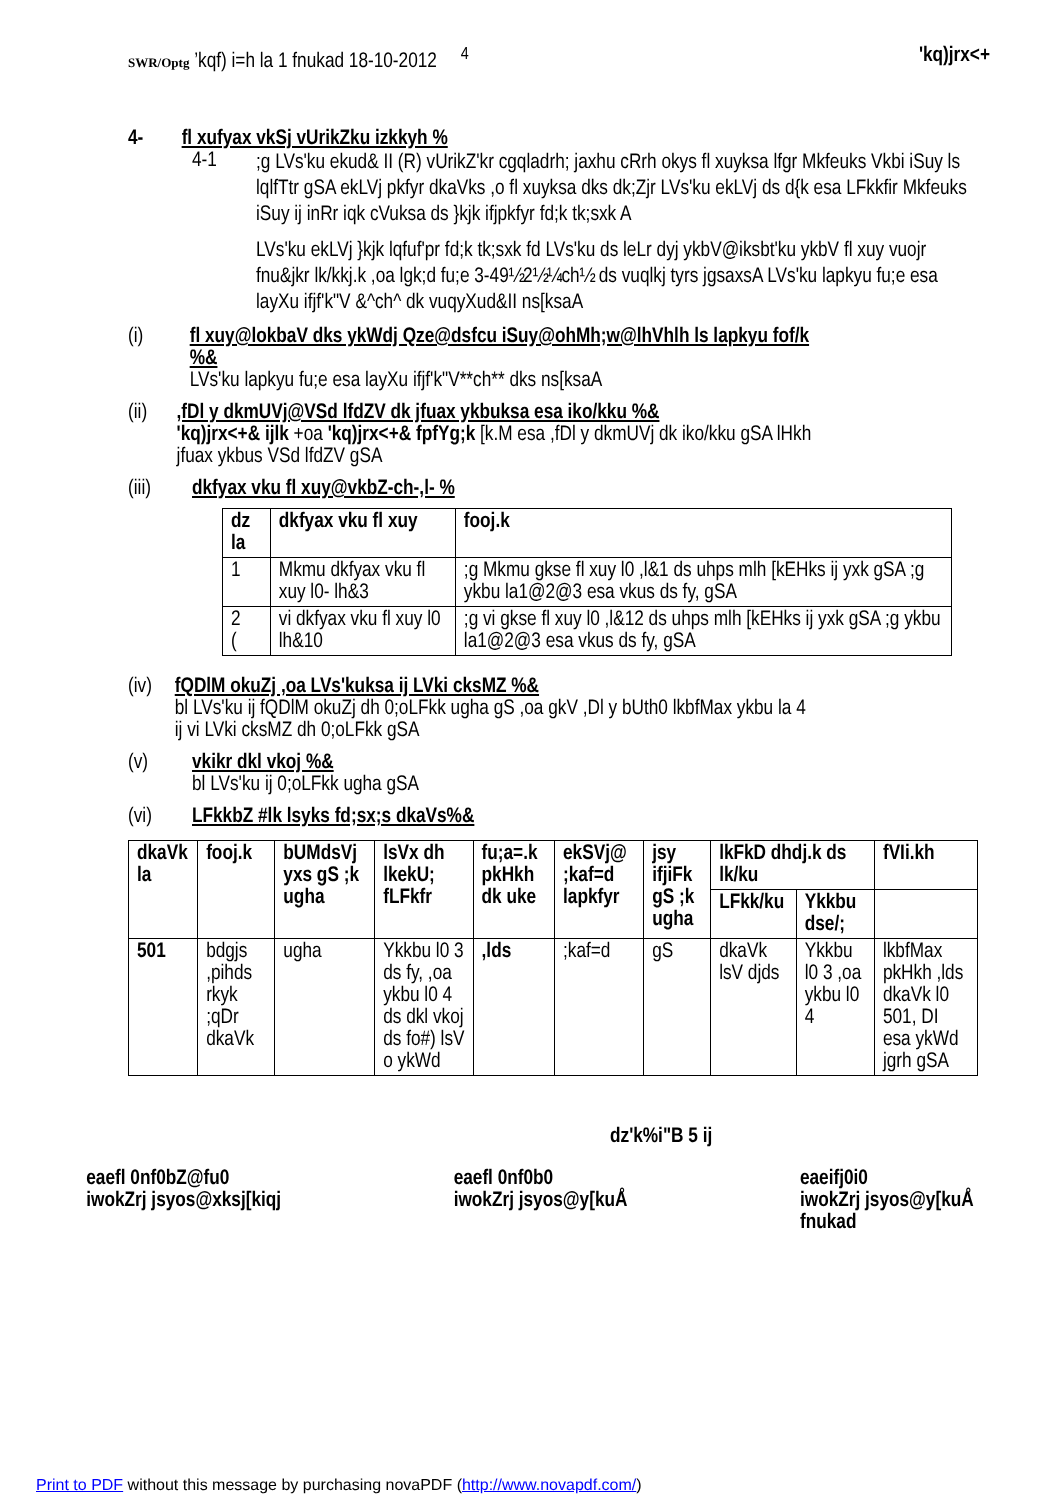SWR/Optg ’kqf) i=h la 1 fnukad 18-10-2012 <sup>4</sup>
'kq)jrx<+
4- fl xufyax vkSj vUrikZku izkkyh %
4-1
;g LVs'ku ekud& II (R) vUrikZ'kr cgqladrh; jaxhu cRrh okys fl xuyksa lfgr Mkfeuks Vkbi iSuy ls lqlfTtr gSA ekLVj pkfyr dkaVks ,o fl xuyksa dks dk;Zjr LVs'ku ekLVj ds d{k esa LFkkfir Mkfeuks iSuy ij inRr iqk cVuksa ds }kjk ifjpkfyr fd;k tk;sxk A
LVs'ku ekLVj }kjk lqfuf'pr fd;k tk;sxk fd LVs'ku ds leLr dyj ykbV@iksbt'ku ykbV fl xuy vuojr fnu&jkr lk/kkj.k ,oa lgk;d fu;e 3-49½2½¼ch½ ds vuqlkj tyrs jgsaxsA LVs'ku lapkyu fu;e esa layXu ifjf'k"V &^ch^ dk vuqyXud&II ns[ksaA
(i) fl xuy@lokbaV dks ykWdj Qze@dsfcu iSuy@ohMh;w@lhVhlh ls lapkyu fof/k %&
LVs'ku lapkyu fu;e esa layXu ifjf'k"V**ch** dks ns[ksaA
(ii) ,fDl y dkmUVj@VSd lfdZV dk jfuax ykbuksa esa iko/kku %&
'kq)jrx<+& ijlk +oa 'kq)jrx<+& fpfYg;k [k.M esa ,fDl y dkmUVj dk iko/kku gSA lHkh jfuax ykbus VSd lfdZV gSA
(iii) dkfyax vku fl xuy@vkbZ-ch-,l- %
| dz la | dkfyax vku fl xuy | fooj.k |
| --- | --- | --- |
| 1 | Mkmu dkfyax vku fl xuy l0- lh&3 | ;g Mkmu gkse fl xuy l0 ,l&1 ds uhps mlh [kEHks ij yxk gSA ;g ykbu la1@2@3 esa vkus ds fy, gSA |
| 2 ( | vi dkfyax vku fl xuy l0 lh&10 | ;g vi gkse fl xuy l0 ,l&12 ds uhps mlh [kEHks ij yxk gSA ;g ykbu la1@2@3 esa vkus ds fy, gSA |
(iv) fQDlM okuZj ,oa LVs'kuksa ij LVki cksMZ %&
bl LVs'ku ij fQDlM okuZj dh 0;oLFkk ugha gS ,oa gkV ,Dl y bUth0 lkbfMax ykbu la 4 ij vi LVki cksMZ dh 0;oLFkk gSA
(v) vkikr dkl vkoj %&
bl LVs'ku ij 0;oLFkk ugha gSA
(vi) LFkkbZ #lk lsyks fd;sx;s dkaVs%&
| dkaVk la | fooj.k | bUMdsVj yxs gS ;k ugha | lsVx dh lkekU; fLFkfr | fu;a=.k pkHkh dk uke | ekSVj@ ;kaf=d lapkfyr | jsy ifjiFk gS ;k ugha | lkFkD dhdj.k ds lk/ku | | fVIi.kh |
| --- | --- | --- | --- | --- | --- | --- | --- | --- | --- |
| | | | | | | | LFkk/ku | Ykkbu dse/; | |
| 501 | bdgjs ,pihds rkyk ;qDr dkaVk | ugha | Ykkbu l0 3 ds fy, ,oa ykbu l0 4 ds dkl vkoj ds fo#) lsV o ykWd | ,lds | ;kaf=d | gS | dkaVk lsV djds | Ykkbu l0 3 ,oa ykbu l0 4 | lkbfMax pkHkh ,lds dkaVk l0 501, DI esa ykWd jgrh gSA |
dz'k%i"B 5 ij
eaefl 0nf0bZ@fu0
iwokZrj jsyos@xksj[kiqj
eaefl 0nf0b0
iwokZrj jsyos@y[kuÅ
eaeifj0i0
iwokZrj jsyos@y[kuÅ
fnukad
Print to PDF without this message by purchasing novaPDF (http://www.novapdf.com/)